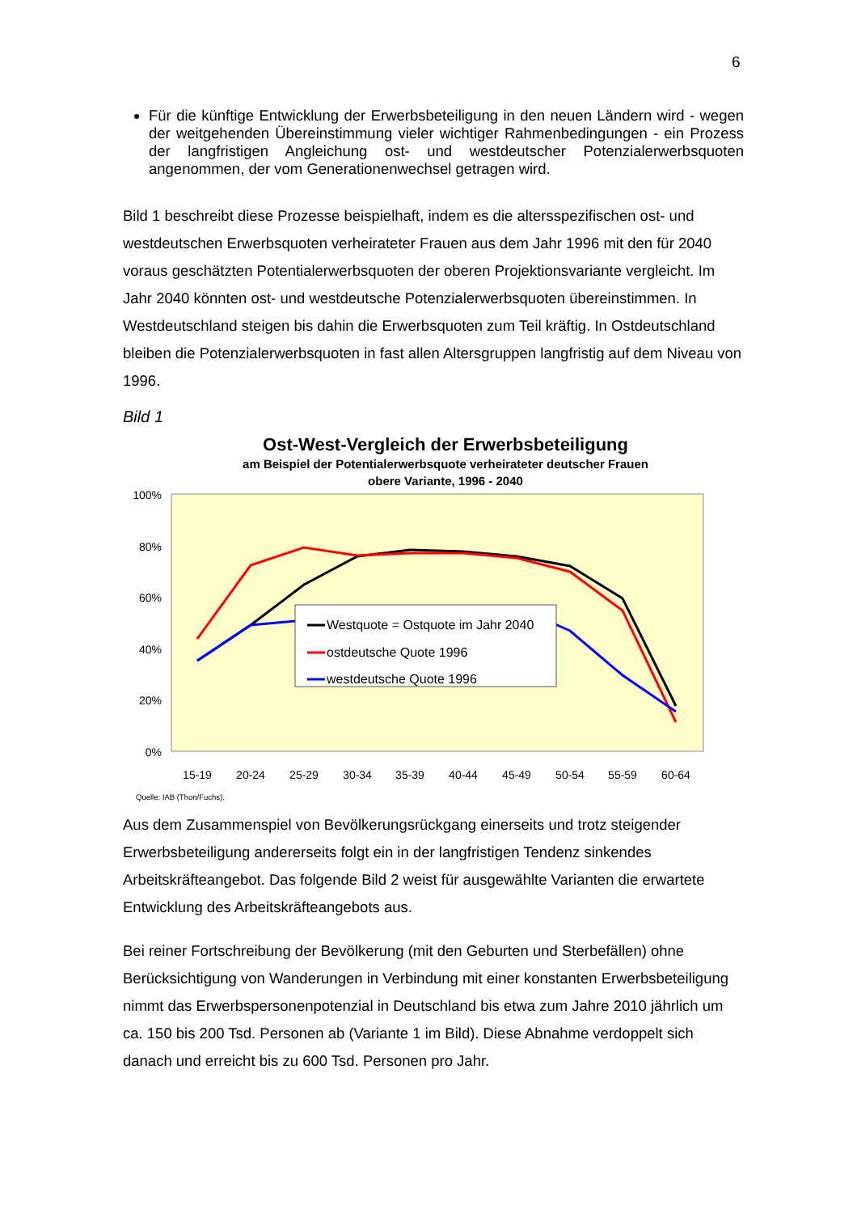6
Für die künftige Entwicklung der Erwerbsbeteiligung in den neuen Ländern wird - wegen der weitgehenden Übereinstimmung vieler wichtiger Rahmenbedingungen - ein Prozess der langfristigen Angleichung ost- und westdeutscher Potenzialerwerbsquoten angenommen, der vom Generationenwechsel getragen wird.
Bild 1 beschreibt diese Prozesse beispielhaft, indem es die altersspezifischen ost- und westdeutschen Erwerbsquoten verheirateter Frauen aus dem Jahr 1996 mit den für 2040 voraus geschätzten Potentialerwerbsquoten der oberen Projektionsvariante vergleicht. Im Jahr 2040 könnten ost- und westdeutsche Potenzialerwerbsquoten übereinstimmen. In Westdeutschland steigen bis dahin die Erwerbsquoten zum Teil kräftig. In Ostdeutschland bleiben die Potenzialerwerbsquoten in fast allen Altersgruppen langfristig auf dem Niveau von 1996.
Bild 1
Ost-West-Vergleich der Erwerbsbeteiligung
am Beispiel der Potentialerwerbsquote verheirateter deutscher Frauen
obere Variante, 1996 - 2040
100%
80%
60%
40%
20%
0%
15-19
20-24
25-29
30-34
35-39
40-44
45-49
50-54
55-59
60-64
Westquote = Ostquote im Jahr 2040
ostdeutsche Quote 1996
westdeutsche Quote 1996
Quelle: IAB (Thon/Fuchs).
Aus dem Zusammenspiel von Bevölkerungsrückgang einerseits und trotz steigender Erwerbsbeteiligung andererseits folgt ein in der langfristigen Tendenz sinkendes Arbeitskräfteangebot. Das folgende Bild 2 weist für ausgewählte Varianten die erwartete Entwicklung des Arbeitskräfteangebots aus.
Bei reiner Fortschreibung der Bevölkerung (mit den Geburten und Sterbefällen) ohne Berücksichtigung von Wanderungen in Verbindung mit einer konstanten Erwerbsbeteiligung nimmt das Erwerbspersonenpotenzial in Deutschland bis etwa zum Jahre 2010 jährlich um ca. 150 bis 200 Tsd. Personen ab (Variante 1 im Bild). Diese Abnahme verdoppelt sich danach und erreicht bis zu 600 Tsd. Personen pro Jahr.